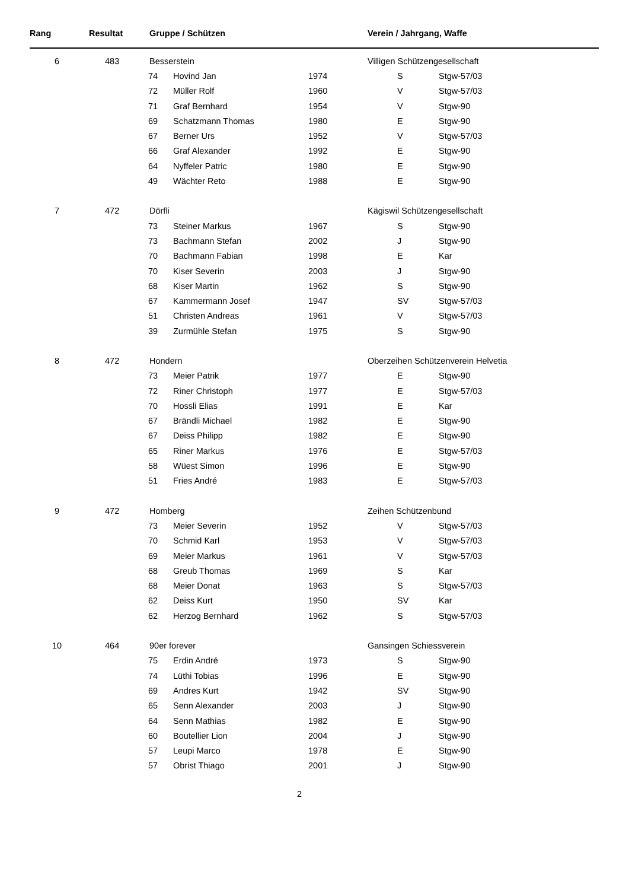| Rang | Resultat | Gruppe / Schützen | | | Verein / Jahrgang, Waffe | |
| --- | --- | --- | --- | --- | --- | --- |
| 6 | 483 | Besserstein | | | Villigen Schützengesellschaft | |
| | | 74 | Hovind Jan | 1974 | S | Stgw-57/03 |
| | | 72 | Müller Rolf | 1960 | V | Stgw-57/03 |
| | | 71 | Graf Bernhard | 1954 | V | Stgw-90 |
| | | 69 | Schatzmann Thomas | 1980 | E | Stgw-90 |
| | | 67 | Berner Urs | 1952 | V | Stgw-57/03 |
| | | 66 | Graf Alexander | 1992 | E | Stgw-90 |
| | | 64 | Nyffeler Patric | 1980 | E | Stgw-90 |
| | | 49 | Wächter Reto | 1988 | E | Stgw-90 |
| 7 | 472 | Dörfli | | | Kägiswil Schützengesellschaft | |
| | | 73 | Steiner Markus | 1967 | S | Stgw-90 |
| | | 73 | Bachmann Stefan | 2002 | J | Stgw-90 |
| | | 70 | Bachmann Fabian | 1998 | E | Kar |
| | | 70 | Kiser Severin | 2003 | J | Stgw-90 |
| | | 68 | Kiser Martin | 1962 | S | Stgw-90 |
| | | 67 | Kammermann Josef | 1947 | SV | Stgw-57/03 |
| | | 51 | Christen Andreas | 1961 | V | Stgw-57/03 |
| | | 39 | Zurmühle Stefan | 1975 | S | Stgw-90 |
| 8 | 472 | Hondern | | | Oberzeihen Schützenverein Helvetia | |
| | | 73 | Meier Patrik | 1977 | E | Stgw-90 |
| | | 72 | Riner Christoph | 1977 | E | Stgw-57/03 |
| | | 70 | Hossli Elias | 1991 | E | Kar |
| | | 67 | Brändli Michael | 1982 | E | Stgw-90 |
| | | 67 | Deiss Philipp | 1982 | E | Stgw-90 |
| | | 65 | Riner Markus | 1976 | E | Stgw-57/03 |
| | | 58 | Wüest Simon | 1996 | E | Stgw-90 |
| | | 51 | Fries André | 1983 | E | Stgw-57/03 |
| 9 | 472 | Homberg | | | Zeihen Schützenbund | |
| | | 73 | Meier Severin | 1952 | V | Stgw-57/03 |
| | | 70 | Schmid Karl | 1953 | V | Stgw-57/03 |
| | | 69 | Meier Markus | 1961 | V | Stgw-57/03 |
| | | 68 | Greub Thomas | 1969 | S | Kar |
| | | 68 | Meier Donat | 1963 | S | Stgw-57/03 |
| | | 62 | Deiss Kurt | 1950 | SV | Kar |
| | | 62 | Herzog Bernhard | 1962 | S | Stgw-57/03 |
| 10 | 464 | 90er forever | | | Gansingen Schiessverein | |
| | | 75 | Erdin André | 1973 | S | Stgw-90 |
| | | 74 | Lüthi Tobias | 1996 | E | Stgw-90 |
| | | 69 | Andres Kurt | 1942 | SV | Stgw-90 |
| | | 65 | Senn Alexander | 2003 | J | Stgw-90 |
| | | 64 | Senn Mathias | 1982 | E | Stgw-90 |
| | | 60 | Boutellier Lion | 2004 | J | Stgw-90 |
| | | 57 | Leupi Marco | 1978 | E | Stgw-90 |
| | | 57 | Obrist Thiago | 2001 | J | Stgw-90 |
2